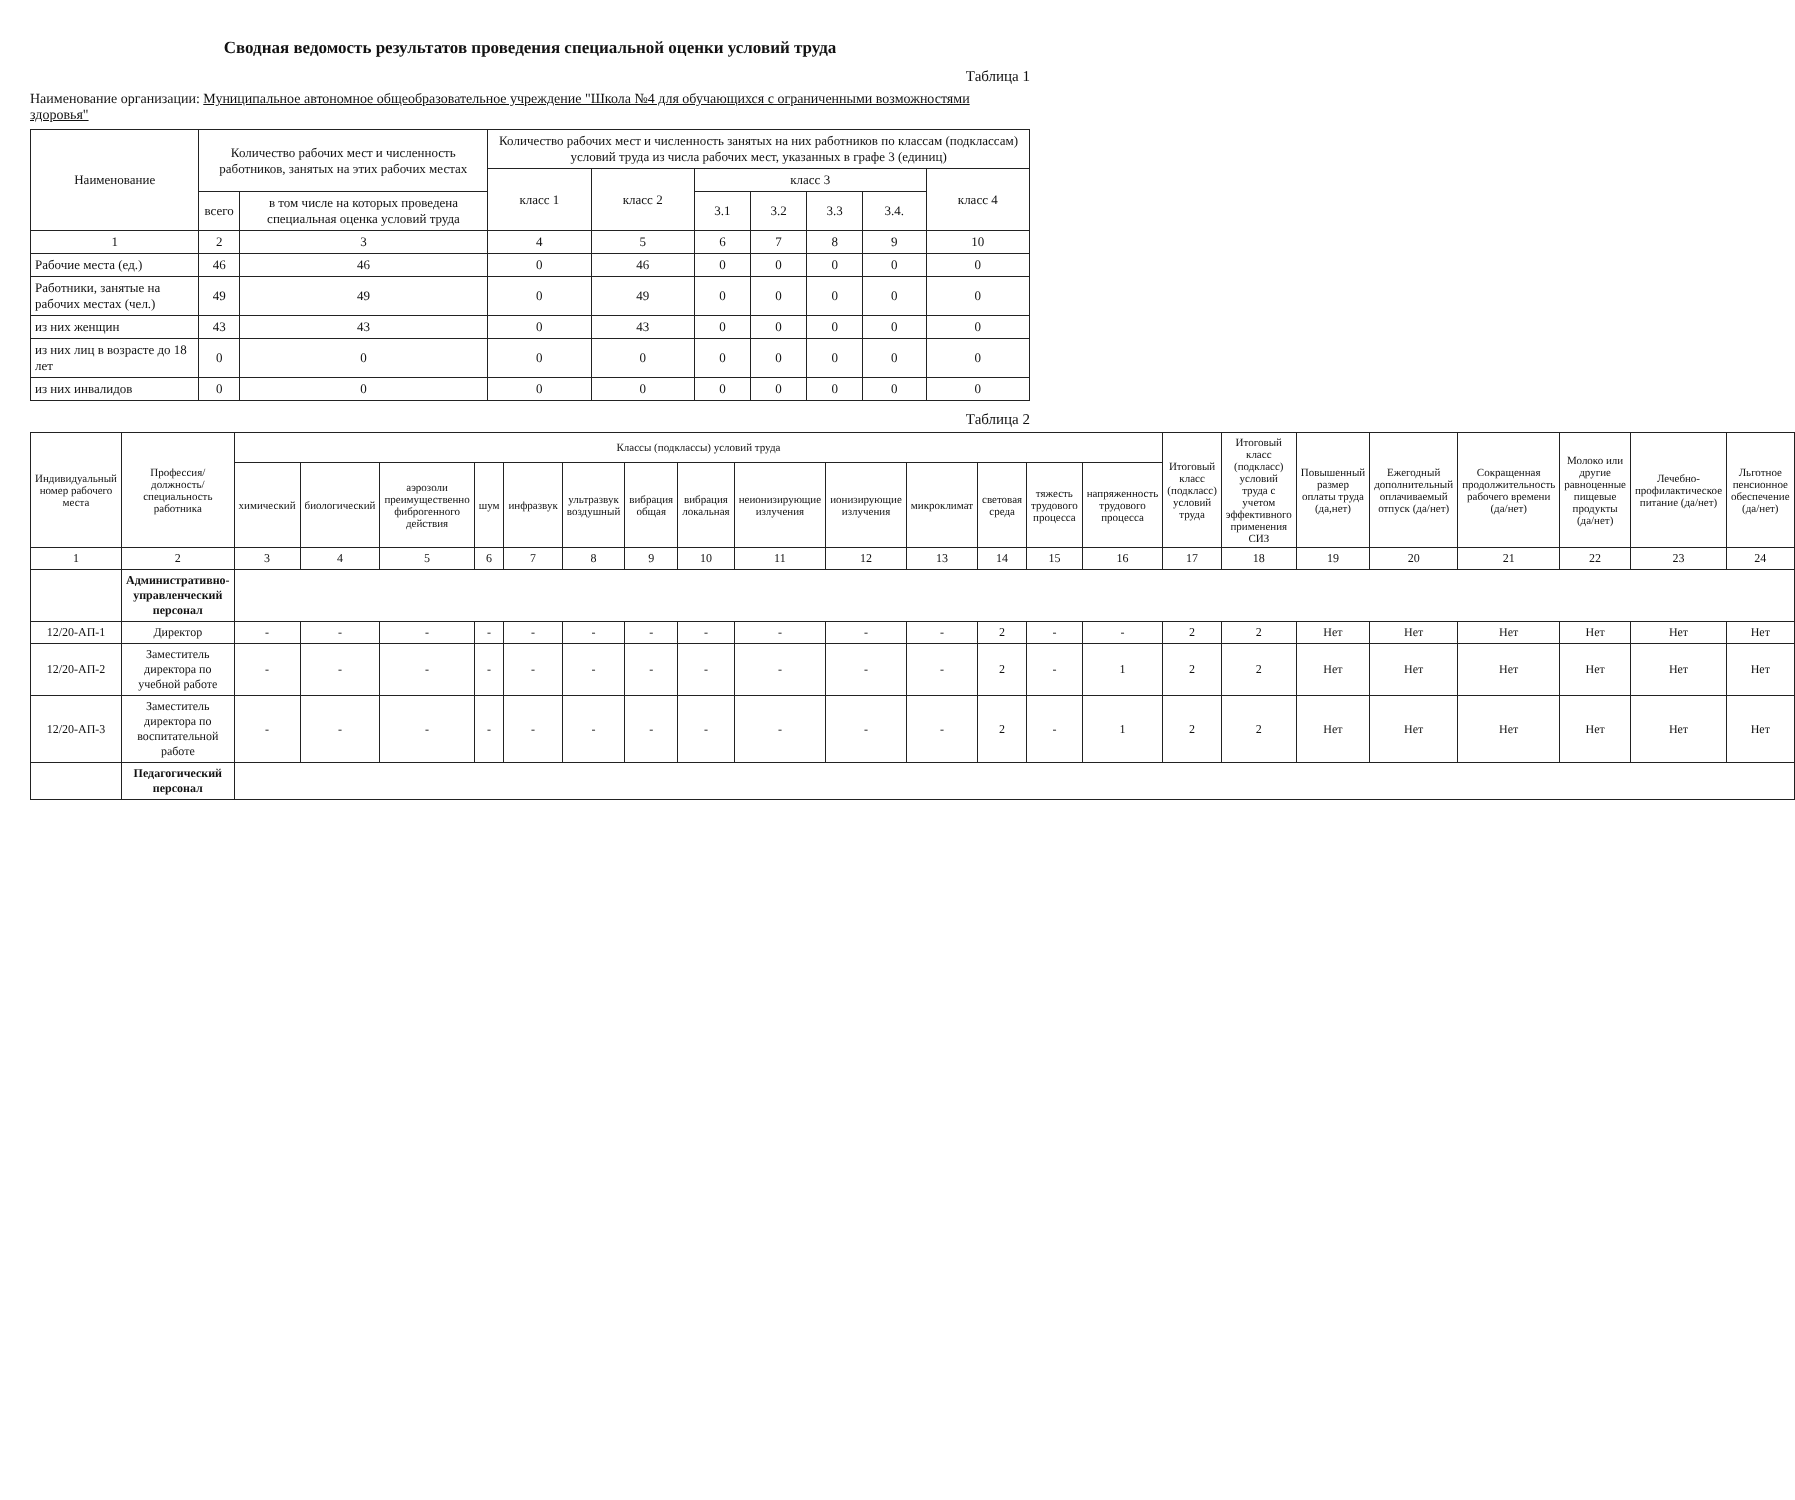Сводная ведомость результатов проведения специальной оценки условий труда
Таблица 1
Наименование организации: Муниципальное автономное общеобразовательное учреждение "Школа №4 для обучающихся с ограниченными возможностями здоровья"
| Наименование | Количество рабочих мест и численность работников, занятых на этих рабочих местах | | Количество рабочих мест и численность занятых на них работников по классам (подклассам) условий труда из числа рабочих мест, указанных в графе 3 (единиц) | | | | | | |
| --- | --- | --- | --- | --- | --- | --- | --- | --- | --- |
| | | | класс 1 | класс 2 | класс 3 | | | | класс 4 |
| | всего | в том числе на которых проведена специальная оценка условий труда | | | 3.1 | 3.2 | 3.3 | 3.4. | |
| 1 | 2 | 3 | 4 | 5 | 6 | 7 | 8 | 9 | 10 |
| Рабочие места (ед.) | 46 | 46 | 0 | 46 | 0 | 0 | 0 | 0 | 0 |
| Работники, занятые на рабочих местах (чел.) | 49 | 49 | 0 | 49 | 0 | 0 | 0 | 0 | 0 |
| из них женщин | 43 | 43 | 0 | 43 | 0 | 0 | 0 | 0 | 0 |
| из них лиц в возрасте до 18 лет | 0 | 0 | 0 | 0 | 0 | 0 | 0 | 0 | 0 |
| из них инвалидов | 0 | 0 | 0 | 0 | 0 | 0 | 0 | 0 | 0 |
Таблица 2
| Индивидуальный номер рабочего места | Профессия/ должность/ специальность работника | Классы (подклассы) условий труда | | | | | | | | | | | | | | Итоговый класс (подкласс) условий труда | Итоговый класс (подкласс) условий труда с учетом эффективного применения СИЗ | Повышенный размер оплаты труда (да,нет) | Ежегодный дополнительный оплачиваемый отпуск (да/нет) | Сокращенная продолжительность рабочего времени (да/нет) | Молоко или другие равноценные пищевые продукты (да/нет) | Лечебно-профилактическое питание (да/нет) | Льготное пенсионное обеспечение (да/нет) |
| --- | --- | --- | --- | --- | --- | --- | --- | --- | --- | --- | --- | --- | --- | --- | --- | --- | --- | --- | --- | --- | --- | --- | --- |
| | | химический | биологический | аэрозоли преимущественно фиброгенного действия | шум | инфразвук | ультразвук воздушный | вибрация общая | вибрация локальная | неионизирующие излучения | ионизирующие излучения | микроклимат | световая среда | тяжесть трудового процесса | напряженность трудового процесса | | | | | | | | |
| 1 | 2 | 3 | 4 | 5 | 6 | 7 | 8 | 9 | 10 | 11 | 12 | 13 | 14 | 15 | 16 | 17 | 18 | 19 | 20 | 21 | 22 | 23 | 24 |
| | Административно-управленческий персонал | | | | | | | | | | | | | | | | | | | | | | |
| 12/20-АП-1 | Директор | - | - | - | - | - | - | - | - | - | - | - | 2 | - | - | 2 | 2 | Нет | Нет | Нет | Нет | Нет | Нет |
| 12/20-АП-2 | Заместитель директора по учебной работе | - | - | - | - | - | - | - | - | - | - | - | 2 | - | 1 | 2 | 2 | Нет | Нет | Нет | Нет | Нет | Нет |
| 12/20-АП-3 | Заместитель директора по воспитательной работе | - | - | - | - | - | - | - | - | - | - | - | 2 | - | 1 | 2 | 2 | Нет | Нет | Нет | Нет | Нет | Нет |
| | Педагогический персонал | | | | | | | | | | | | | | | | | | | | | | |